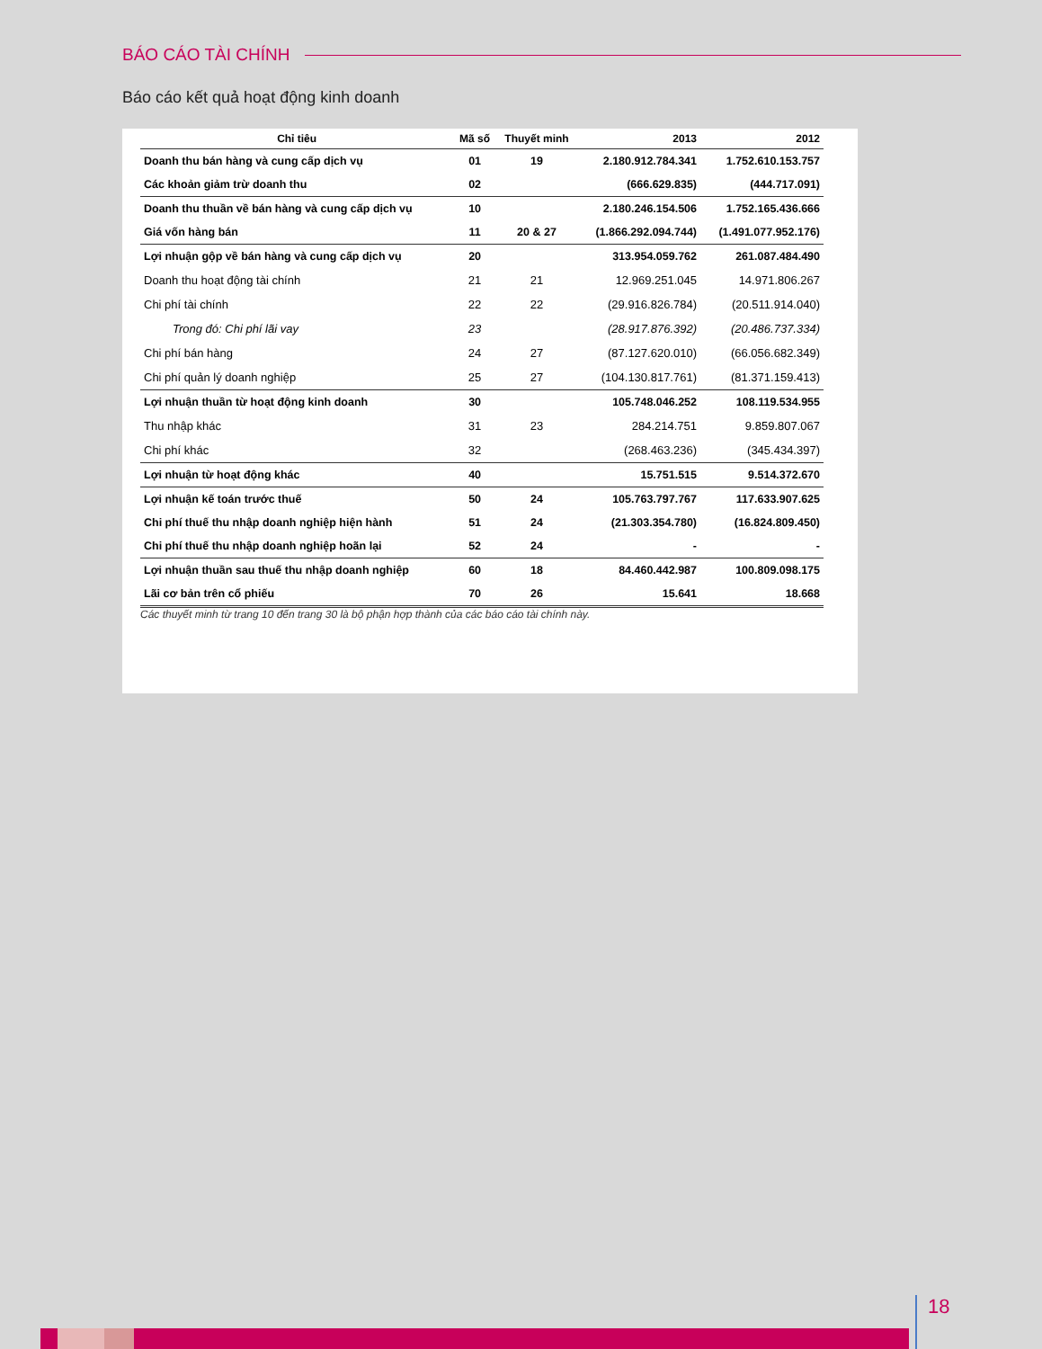BÁO CÁO TÀI CHÍNH
Báo cáo kết quả hoạt động kinh doanh
| Chỉ tiêu | Mã số | Thuyết minh | 2013 | 2012 |
| --- | --- | --- | --- | --- |
| Doanh thu bán hàng và cung cấp dịch vụ | 01 | 19 | 2.180.912.784.341 | 1.752.610.153.757 |
| Các khoản giảm trừ doanh thu | 02 | | (666.629.835) | (444.717.091) |
| Doanh thu thuần về bán hàng và cung cấp dịch vụ | 10 | | 2.180.246.154.506 | 1.752.165.436.666 |
| Giá vốn hàng bán | 11 | 20 & 27 | (1.866.292.094.744) | (1.491.077.952.176) |
| Lợi nhuận gộp về bán hàng và cung cấp dịch vụ | 20 | | 313.954.059.762 | 261.087.484.490 |
| Doanh thu hoạt động tài chính | 21 | 21 | 12.969.251.045 | 14.971.806.267 |
| Chi phí tài chính | 22 | 22 | (29.916.826.784) | (20.511.914.040) |
| Trong đó: Chi phí lãi vay | 23 | | (28.917.876.392) | (20.486.737.334) |
| Chi phí bán hàng | 24 | 27 | (87.127.620.010) | (66.056.682.349) |
| Chi phí quản lý doanh nghiệp | 25 | 27 | (104.130.817.761) | (81.371.159.413) |
| Lợi nhuận thuần từ hoạt động kinh doanh | 30 | | 105.748.046.252 | 108.119.534.955 |
| Thu nhập khác | 31 | 23 | 284.214.751 | 9.859.807.067 |
| Chi phí khác | 32 | | (268.463.236) | (345.434.397) |
| Lợi nhuận từ hoạt động khác | 40 | | 15.751.515 | 9.514.372.670 |
| Lợi nhuận kế toán trước thuế | 50 | 24 | 105.763.797.767 | 117.633.907.625 |
| Chi phí thuế thu nhập doanh nghiệp hiện hành | 51 | 24 | (21.303.354.780) | (16.824.809.450) |
| Chi phí thuế thu nhập doanh nghiệp hoãn lại | 52 | 24 | - | - |
| Lợi nhuận thuần sau thuế thu nhập doanh nghiệp | 60 | 18 | 84.460.442.987 | 100.809.098.175 |
| Lãi cơ bản trên cổ phiếu | 70 | 26 | 15.641 | 18.668 |
Các thuyết minh từ trang 10 đến trang 30 là bộ phận hợp thành của các báo cáo tài chính này.
18